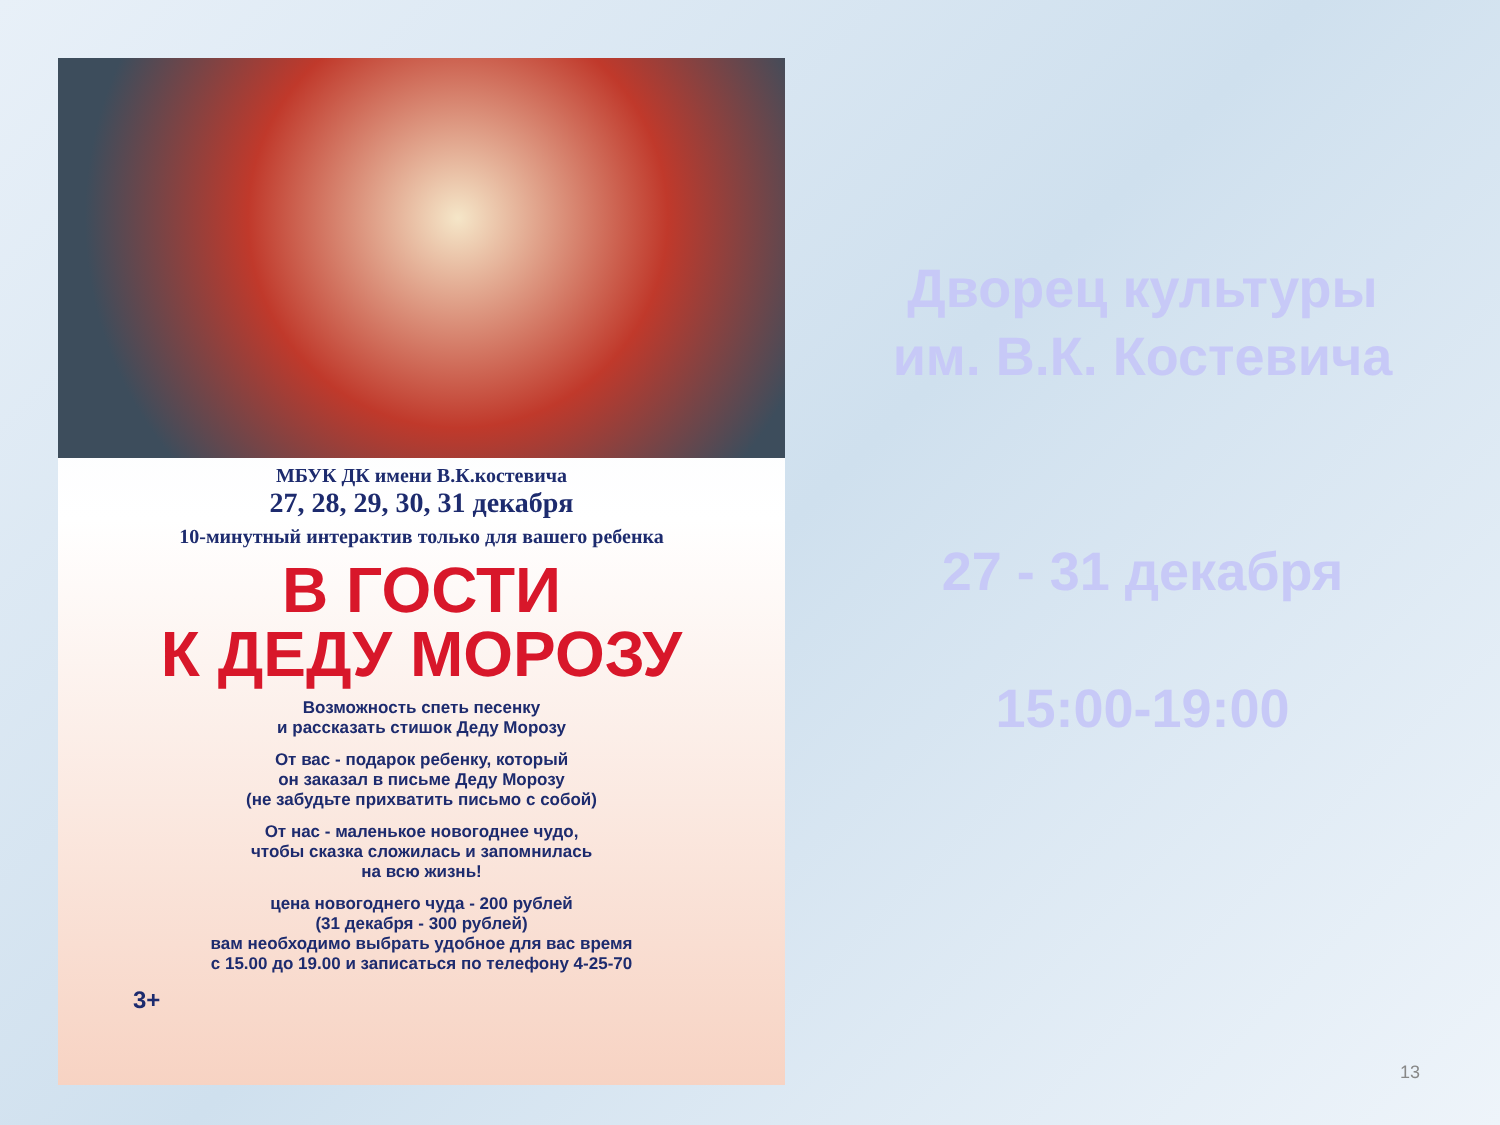МБУК ДК имени В.К.костевича
27, 28, 29, 30, 31 декабря
10-минутный интерактив только для вашего ребенка
В ГОСТИ
К ДЕДУ МОРОЗУ
Возможность спеть песенку
и рассказать стишок Деду Морозу
От вас - подарок ребенку, который
он заказал в письме Деду Морозу
(не забудьте прихватить письмо с собой)
От нас - маленькое новогоднее чудо,
чтобы сказка сложилась и запомнилась
на всю жизнь!
цена новогоднего чуда - 200 рублей
(31 декабря - 300 рублей)
вам необходимо выбрать удобное для вас время
с 15.00 до 19.00 и записаться по телефону 4-25-70
3+
Дворец культуры
им. В.К. Костевича
27 - 31 декабря
15:00-19:00
13